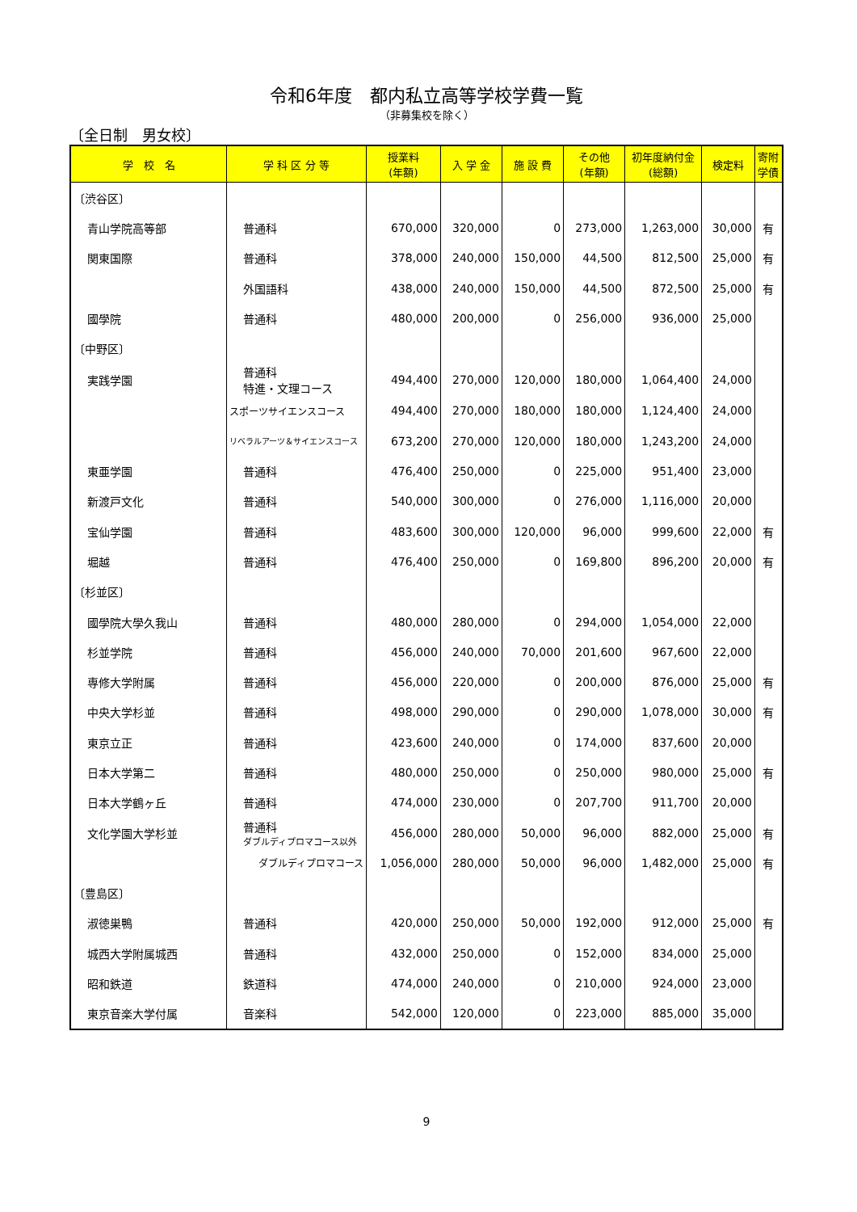令和6年度　都内私立高等学校学費一覧
（非募集校を除く）
〔全日制　男女校〕
| 学 校 名 | 学 科 区 分 等 | 授業料 (年額) | 入 学 金 | 施 設 費 | その他 (年額) | 初年度納付金 (総額) | 検定料 | 寄附 学債 |
| --- | --- | --- | --- | --- | --- | --- | --- | --- |
| 〔渋谷区〕 | | | | | | | | |
| 青山学院高等部 | 普通科 | 670,000 | 320,000 | 0 | 273,000 | 1,263,000 | 30,000 | 有 |
| 関東国際 | 普通科 | 378,000 | 240,000 | 150,000 | 44,500 | 812,500 | 25,000 | 有 |
| | 外国語科 | 438,000 | 240,000 | 150,000 | 44,500 | 872,500 | 25,000 | 有 |
| 國學院 | 普通科 | 480,000 | 200,000 | 0 | 256,000 | 936,000 | 25,000 | |
| 〔中野区〕 | | | | | | | | |
| 実践学園 | 普通科 特進・文理コース | 494,400 | 270,000 | 120,000 | 180,000 | 1,064,400 | 24,000 | |
| | スポーツサイエンスコース | 494,400 | 270,000 | 180,000 | 180,000 | 1,124,400 | 24,000 | |
| | リベラルアーツ＆サイエンスコース | 673,200 | 270,000 | 120,000 | 180,000 | 1,243,200 | 24,000 | |
| 東亜学園 | 普通科 | 476,400 | 250,000 | 0 | 225,000 | 951,400 | 23,000 | |
| 新渡戸文化 | 普通科 | 540,000 | 300,000 | 0 | 276,000 | 1,116,000 | 20,000 | |
| 宝仙学園 | 普通科 | 483,600 | 300,000 | 120,000 | 96,000 | 999,600 | 22,000 | 有 |
| 堀越 | 普通科 | 476,400 | 250,000 | 0 | 169,800 | 896,200 | 20,000 | 有 |
| 〔杉並区〕 | | | | | | | | |
| 國學院大學久我山 | 普通科 | 480,000 | 280,000 | 0 | 294,000 | 1,054,000 | 22,000 | |
| 杉並学院 | 普通科 | 456,000 | 240,000 | 70,000 | 201,600 | 967,600 | 22,000 | |
| 専修大学附属 | 普通科 | 456,000 | 220,000 | 0 | 200,000 | 876,000 | 25,000 | 有 |
| 中央大学杉並 | 普通科 | 498,000 | 290,000 | 0 | 290,000 | 1,078,000 | 30,000 | 有 |
| 東京立正 | 普通科 | 423,600 | 240,000 | 0 | 174,000 | 837,600 | 20,000 | |
| 日本大学第二 | 普通科 | 480,000 | 250,000 | 0 | 250,000 | 980,000 | 25,000 | 有 |
| 日本大学鶴ヶ丘 | 普通科 | 474,000 | 230,000 | 0 | 207,700 | 911,700 | 20,000 | |
| 文化学園大学杉並 | 普通科 ダブルディプロマコース以外 | 456,000 | 280,000 | 50,000 | 96,000 | 882,000 | 25,000 | 有 |
| | ダブルディプロマコース | 1,056,000 | 280,000 | 50,000 | 96,000 | 1,482,000 | 25,000 | 有 |
| 〔豊島区〕 | | | | | | | | |
| 淑徳巣鴨 | 普通科 | 420,000 | 250,000 | 50,000 | 192,000 | 912,000 | 25,000 | 有 |
| 城西大学附属城西 | 普通科 | 432,000 | 250,000 | 0 | 152,000 | 834,000 | 25,000 | |
| 昭和鉄道 | 鉄道科 | 474,000 | 240,000 | 0 | 210,000 | 924,000 | 23,000 | |
| 東京音楽大学付属 | 音楽科 | 542,000 | 120,000 | 0 | 223,000 | 885,000 | 35,000 | |
9